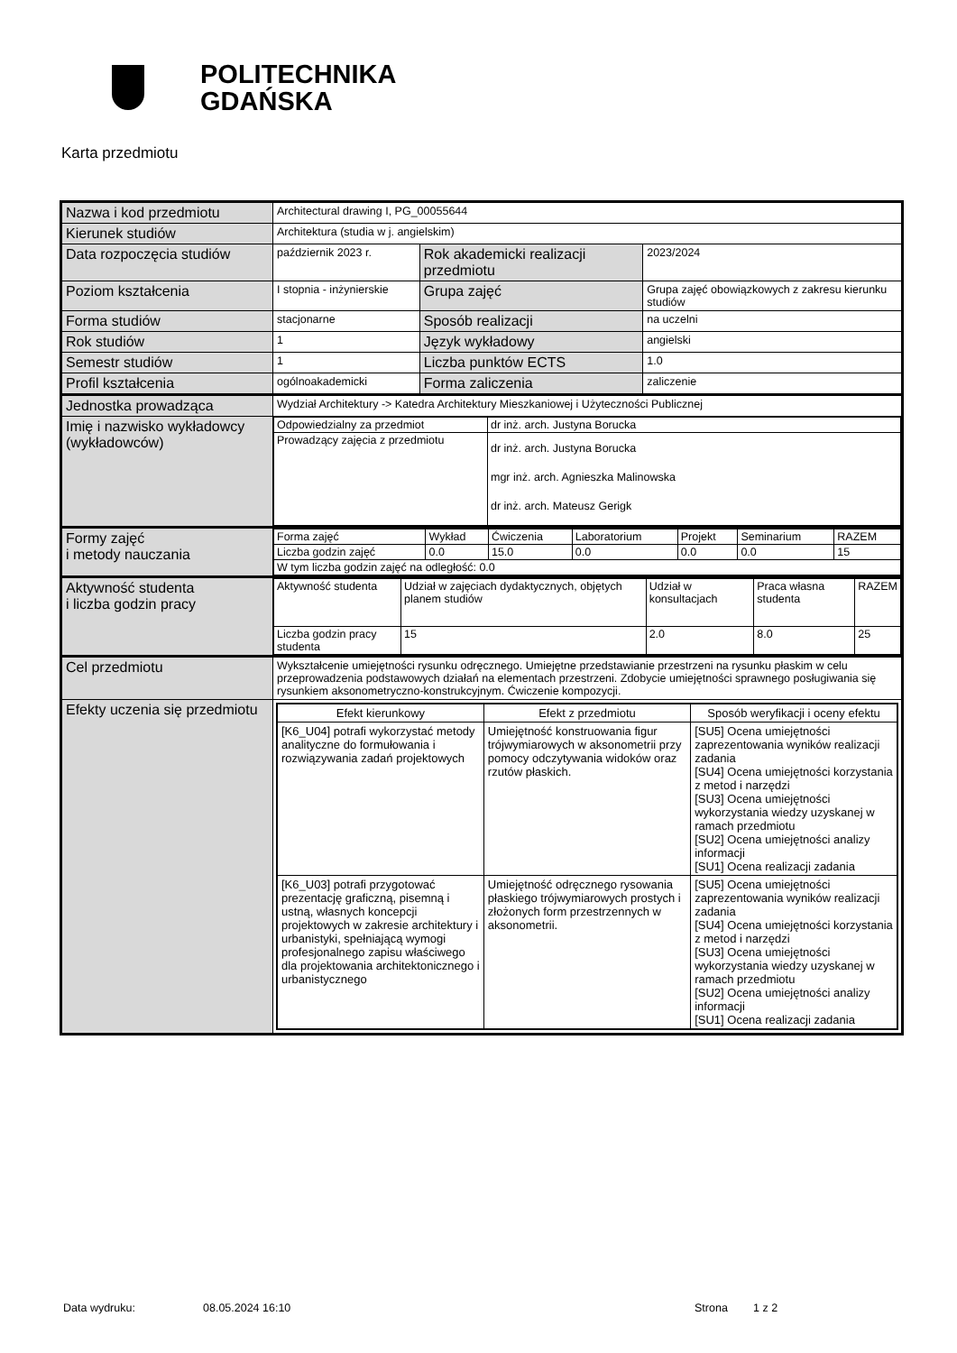POLITECHNIKA
GDAŃSKA
Karta przedmiotu
| Nazwa i kod przedmiotu | Architectural drawing I, PG_00055644 | | |
| Kierunek studiów | Architektura (studia w j. angielskim) | | |
| Data rozpoczęcia studiów | październik 2023 r. | Rok akademicki realizacji przedmiotu | 2023/2024 |
| Poziom kształcenia | I stopnia - inżynierskie | Grupa zajęć | Grupa zajęć obowiązkowych z zakresu kierunku studiów |
| Forma studiów | stacjonarne | Sposób realizacji | na uczelni |
| Rok studiów | 1 | Język wykładowy | angielski |
| Semestr studiów | 1 | Liczba punktów ECTS | 1.0 |
| Profil kształcenia | ogólnoakademicki | Forma zaliczenia | zaliczenie |
| Jednostka prowadząca | Wydział Architektury -> Katedra Architektury Mieszkaniowej i Użyteczności Publicznej | | |
| Imię i nazwisko wykładowcy (wykładowców) | / Odpowiedzialny za przedmiot / dr inż. arch. Justyna Borucka / / Prowadzący zajęcia z przedmiotu / dr inż. arch. Justyna Borucka mgr inż. arch. Agnieszka Malinowska dr inż. arch. Mateusz Gerigk / | | |
| Formy zajęć i metody nauczania | / Forma zajęć / Wykład / Ćwiczenia / Laboratorium / Projekt / Seminarium / RAZEM / / Liczba godzin zajęć / 0.0 / 15.0 / 0.0 / 0.0 / 0.0 / 15 / / W tym liczba godzin zajęć na odległość: 0.0 / / / / / / / | | |
| Aktywność studenta i liczba godzin pracy | / Aktywność studenta / Udział w zajęciach dydaktycznych, objętych planem studiów / Udział w konsultacjach / Praca własna studenta / RAZEM / / Liczba godzin pracy studenta / 15 / 2.0 / 8.0 / 25 / | | |
| Cel przedmiotu | Wykształcenie umiejętności rysunku odręcznego. Umiejętne przedstawianie przestrzeni na rysunku płaskim w celu przeprowadzenia podstawowych działań na elementach przestrzeni. Zdobycie umiejętności sprawnego posługiwania się rysunkiem aksonometryczno-konstrukcyjnym. Ćwiczenie kompozycji. | | |
| Efekty uczenia się przedmiotu | / Efekt kierunkowy / Efekt z przedmiotu / Sposób weryfikacji i oceny efektu / / --- / --- / --- / / [K6_U04] potrafi wykorzystać metody analityczne do formułowania i rozwiązywania zadań projektowych / Umiejętność konstruowania figur trójwymiarowych w aksonometrii przy pomocy odczytywania widoków oraz rzutów płaskich. / [SU5] Ocena umiejętności zaprezentowania wyników realizacji zadania [SU4] Ocena umiejętności korzystania z metod i narzędzi [SU3] Ocena umiejętności wykorzystania wiedzy uzyskanej w ramach przedmiotu [SU2] Ocena umiejętności analizy informacji [SU1] Ocena realizacji zadania / / [K6_U03] potrafi przygotować prezentację graficzną, pisemną i ustną, własnych koncepcji projektowych w zakresie architektury i urbanistyki, spełniającą wymogi profesjonalnego zapisu właściwego dla projektowania architektonicznego i urbanistycznego / Umiejętność odręcznego rysowania płaskiego trójwymiarowych prostych i złożonych form przestrzennych w aksonometrii. / [SU5] Ocena umiejętności zaprezentowania wyników realizacji zadania [SU4] Ocena umiejętności korzystania z metod i narzędzi [SU3] Ocena umiejętności wykorzystania wiedzy uzyskanej w ramach przedmiotu [SU2] Ocena umiejętności analizy informacji [SU1] Ocena realizacji zadania / | | |
Data wydruku: 08.05.2024 16:10 Strona 1 z 2